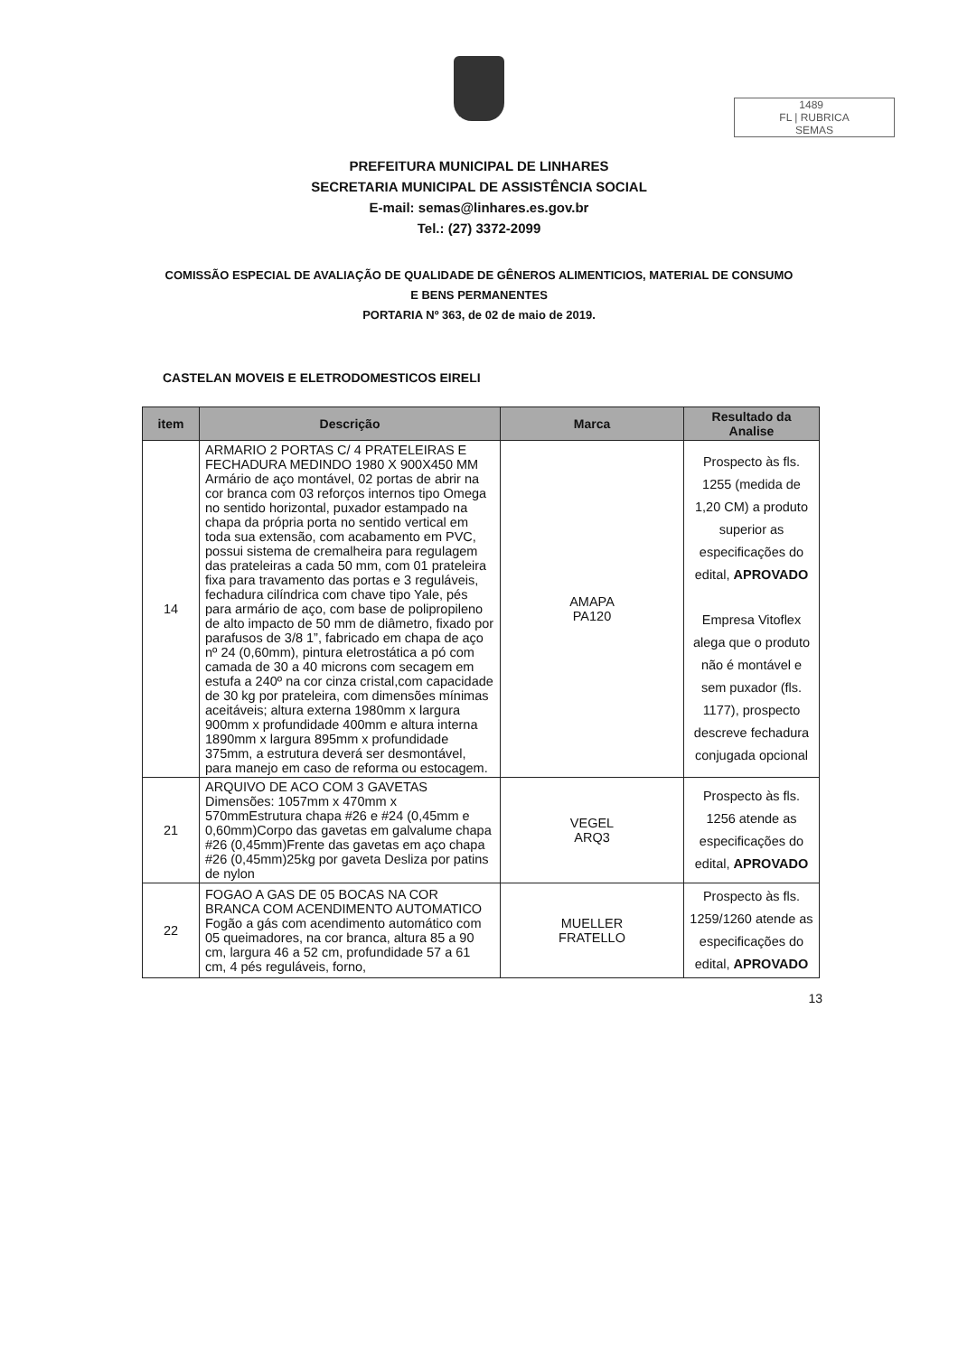1489
FL | RUBRICA
SEMAS
PREFEITURA MUNICIPAL DE LINHARES
SECRETARIA MUNICIPAL DE ASSISTÊNCIA SOCIAL
E-mail: semas@linhares.es.gov.br
Tel.: (27) 3372-2099
COMISSÃO ESPECIAL DE AVALIAÇÃO DE QUALIDADE DE GÊNEROS ALIMENTICIOS, MATERIAL DE CONSUMO E BENS PERMANENTES
PORTARIA Nº 363, de 02 de maio de 2019.
CASTELAN MOVEIS E ELETRODOMESTICOS EIRELI
| item | Descrição | Marca | Resultado da Analise |
| --- | --- | --- | --- |
| 14 | ARMARIO 2 PORTAS C/ 4 PRATELEIRAS E FECHADURA MEDINDO 1980 X 900X450 MM Armário de aço montável, 02 portas de abrir na cor branca com 03 reforços internos tipo Omega no sentido horizontal, puxador estampado na chapa da própria porta no sentido vertical em toda sua extensão, com acabamento em PVC, possui sistema de cremalheira para regulagem das prateleiras a cada 50 mm, com 01 prateleira fixa para travamento das portas e 3 reguláveis, fechadura cilíndrica com chave tipo Yale, pés para armário de aço, com base de polipropileno de alto impacto de 50 mm de diâmetro, fixado por parafusos de 3/8 1”, fabricado em chapa de aço nº 24 (0,60mm), pintura eletrostática a pó com camada de 30 a 40 microns com secagem em estufa a 240º na cor cinza cristal,com capacidade de 30 kg por prateleira, com dimensões mínimas aceitáveis; altura externa 1980mm x largura 900mm x profundidade 400mm e altura interna 1890mm x largura 895mm x profundidade 375mm, a estrutura deverá ser desmontável, para manejo em caso de reforma ou estocagem. | AMAPA PA120 | Prospecto às fls. 1255 (medida de 1,20 CM) a produto superior as especificações do edital, APROVADO Empresa Vitoflex alega que o produto não é montável e sem puxador (fls. 1177), prospecto descreve fechadura conjugada opcional |
| 21 | ARQUIVO DE ACO COM 3 GAVETAS Dimensões: 1057mm x 470mm x 570mmEstrutura chapa #26 e #24 (0,45mm e 0,60mm)Corpo das gavetas em galvalume chapa #26 (0,45mm)Frente das gavetas em aço chapa #26 (0,45mm)25kg por gaveta Desliza por patins de nylon | VEGEL ARQ3 | Prospecto às fls. 1256 atende as especificações do edital, APROVADO |
| 22 | FOGAO A GAS DE 05 BOCAS NA COR BRANCA COM ACENDIMENTO AUTOMATICO Fogão a gás com acendimento automático com 05 queimadores, na cor branca, altura 85 a 90 cm, largura 46 a 52 cm, profundidade 57 a 61 cm, 4 pés reguláveis, forno, | MUELLER FRATELLO | Prospecto às fls. 1259/1260 atende as especificações do edital, APROVADO |
13